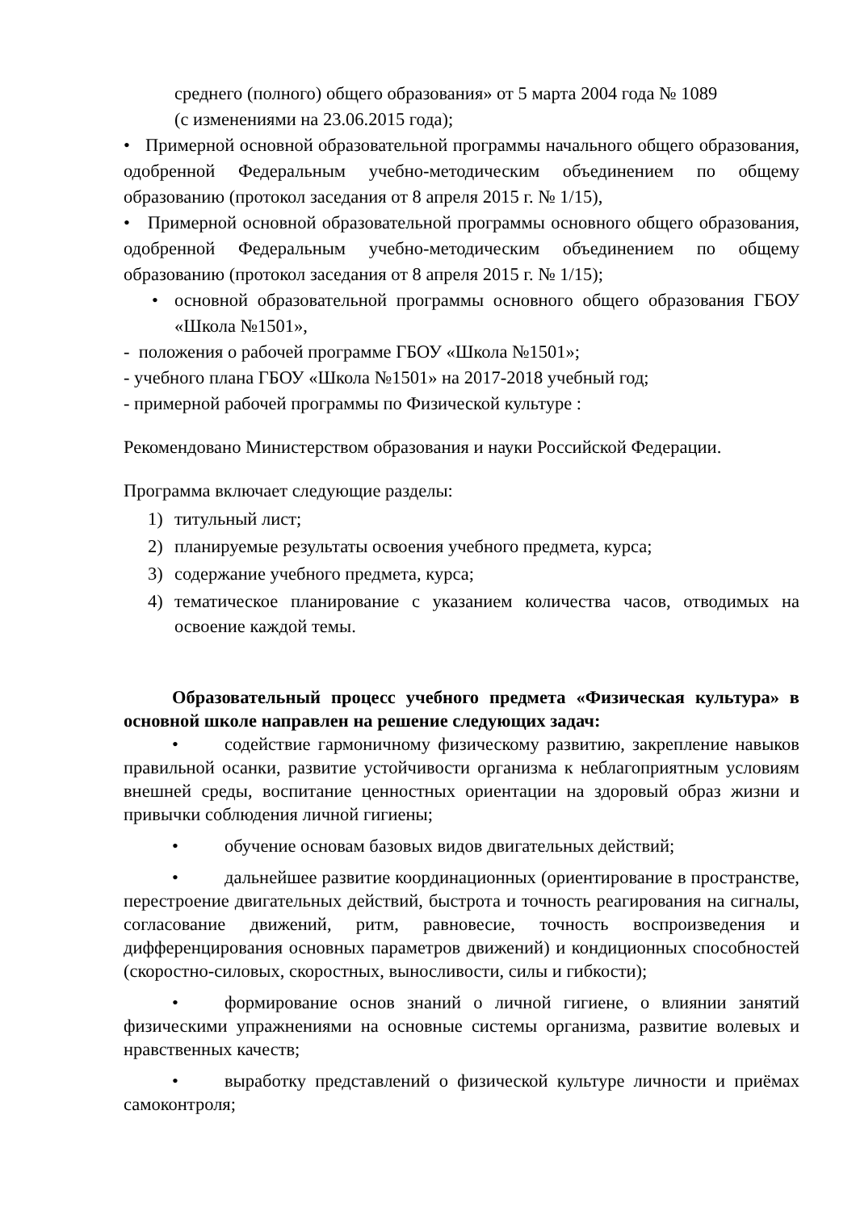среднего (полного) общего образования» от 5 марта 2004 года № 1089
(с изменениями на 23.06.2015 года);
• Примерной основной образовательной программы начального общего образования, одобренной Федеральным учебно-методическим объединением по общему образованию (протокол заседания от 8 апреля 2015 г. № 1/15),
• Примерной основной образовательной программы основного общего образования, одобренной Федеральным учебно-методическим объединением по общему образованию (протокол заседания от 8 апреля 2015 г. № 1/15);
• основной образовательной программы основного общего образования ГБОУ «Школа №1501»,
- положения о рабочей программе ГБОУ «Школа №1501»;
- учебного плана ГБОУ «Школа №1501» на 2017-2018 учебный год;
- примерной рабочей программы по Физической культуре :
Рекомендовано Министерством образования и науки Российской Федерации.
Программа включает следующие разделы:
1) титульный лист;
2) планируемые результаты освоения учебного предмета, курса;
3) содержание учебного предмета, курса;
4) тематическое планирование с указанием количества часов, отводимых на освоение каждой темы.
Образовательный процесс учебного предмета «Физическая культура» в основной школе направлен на решение следующих задач:
• содействие гармоничному физическому развитию, закрепление навыков правильной осанки, развитие устойчивости организма к неблагоприятным условиям внешней среды, воспитание ценностных ориентации на здоровый образ жизни и привычки соблюдения личной гигиены;
• обучение основам базовых видов двигательных действий;
• дальнейшее развитие координационных (ориентирование в пространстве, перестроение двигательных действий, быстрота и точность реагирования на сигналы, согласование движений, ритм, равновесие, точность воспроизведения и дифференцирования основных параметров движений) и кондиционных способностей (скоростно-силовых, скоростных, выносливости, силы и гибкости);
• формирование основ знаний о личной гигиене, о влиянии занятий физическими упражнениями на основные системы организма, развитие волевых и нравственных качеств;
• выработку представлений о физической культуре личности и приёмах самоконтроля;